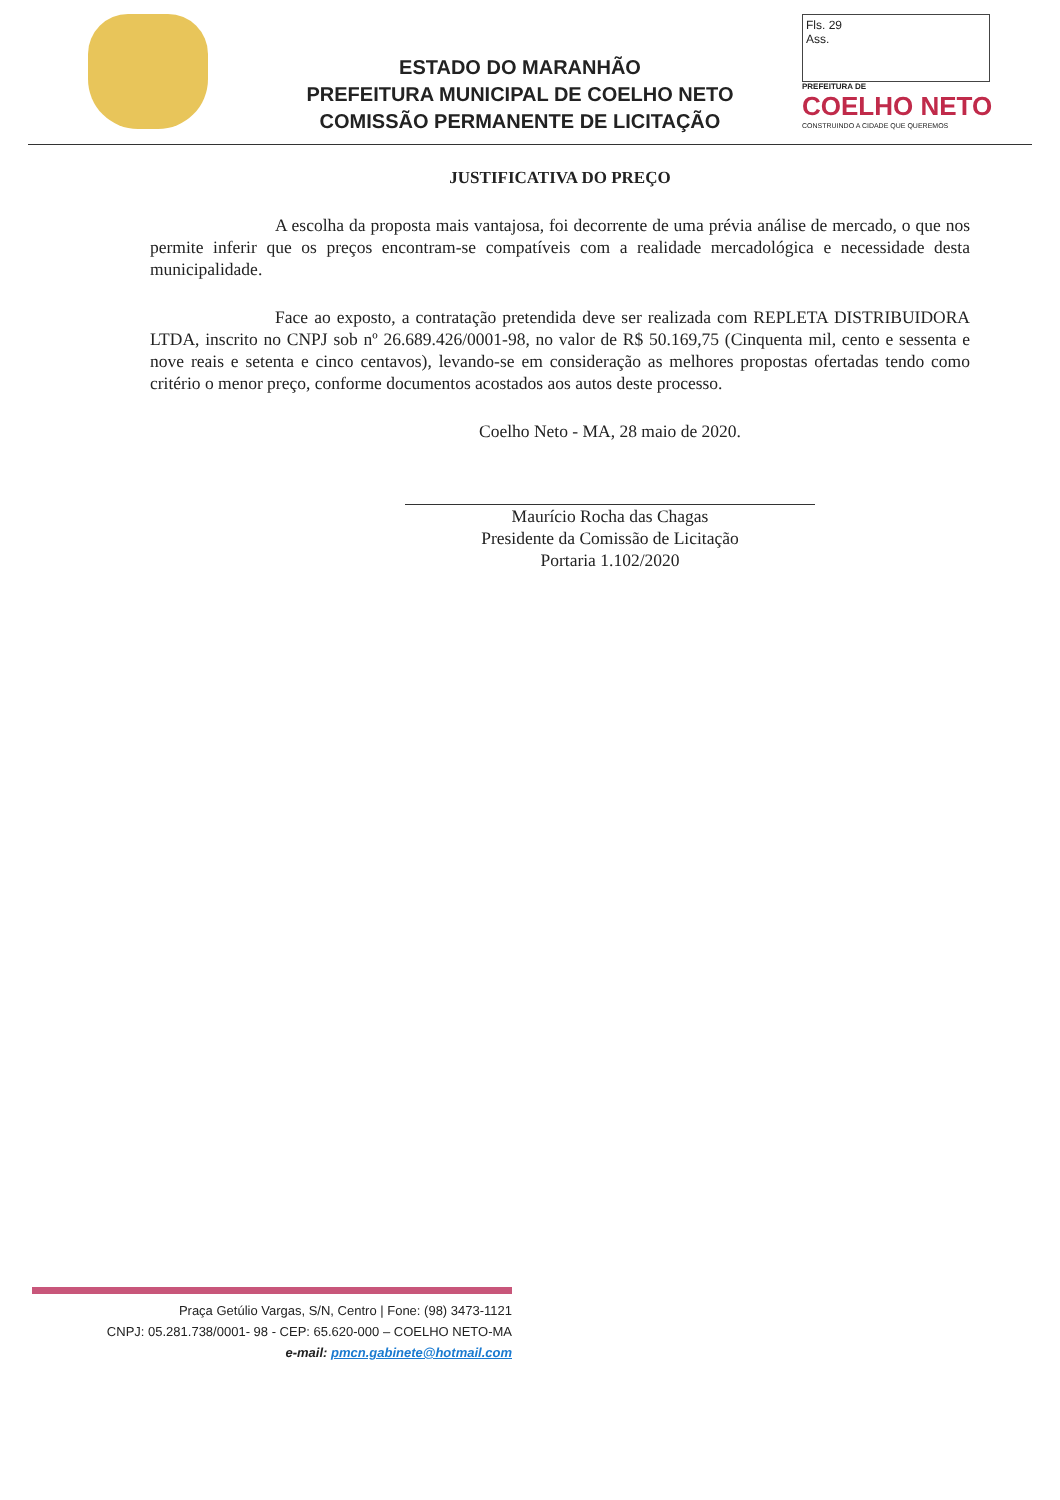ESTADO DO MARANHÃO
PREFEITURA MUNICIPAL DE COELHO NETO
COMISSÃO PERMANENTE DE LICITAÇÃO
Fls. 29
Ass.
PREFEITURA DE
COELHO NETO
CONSTRUINDO A CIDADE QUE QUEREMOS
JUSTIFICATIVA DO PREÇO
A escolha da proposta mais vantajosa, foi decorrente de uma prévia análise de mercado, o que nos permite inferir que os preços encontram-se compatíveis com a realidade mercadológica e necessidade desta municipalidade.
Face ao exposto, a contratação pretendida deve ser realizada com REPLETA DISTRIBUIDORA LTDA, inscrito no CNPJ sob nº 26.689.426/0001-98, no valor de R$ 50.169,75 (Cinquenta mil, cento e sessenta e nove reais e setenta e cinco centavos), levando-se em consideração as melhores propostas ofertadas tendo como critério o menor preço, conforme documentos acostados aos autos deste processo.
Coelho Neto - MA, 28 maio de 2020.
Maurício Rocha das Chagas
Presidente da Comissão de Licitação
Portaria 1.102/2020
Praça Getúlio Vargas, S/N, Centro | Fone: (98) 3473-1121
CNPJ: 05.281.738/0001- 98 - CEP: 65.620-000 – COELHO NETO-MA
e-mail: pmcn.gabinete@hotmail.com